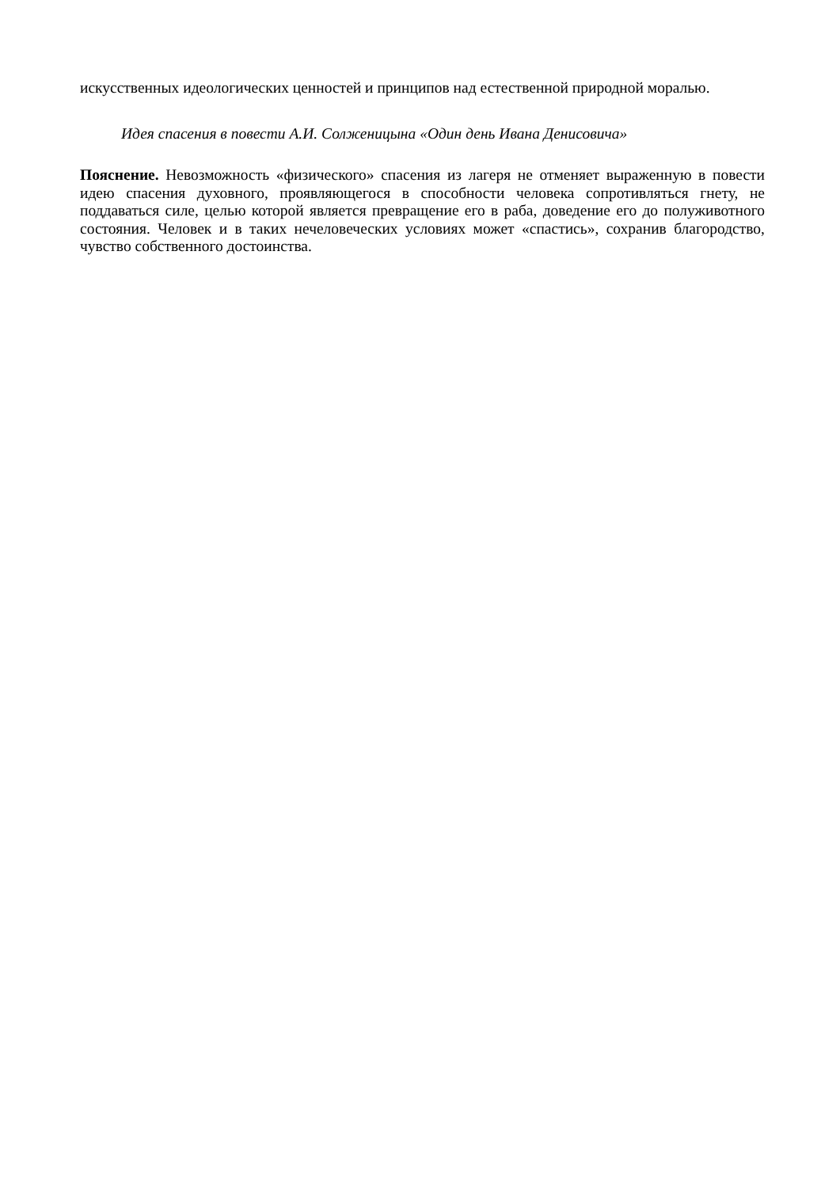искусственных идеологических ценностей и принципов над естественной природной моралью.
Идея спасения в повести А.И. Солженицына «Один день Ивана Денисовича»
Пояснение. Невозможность «физического» спасения из лагеря не отменяет выраженную в повести идею спасения духовного, проявляющегося в способности человека сопротивляться гнету, не поддаваться силе, целью которой является превращение его в раба, доведение его до полуживотного состояния. Человек и в таких нечеловеческих условиях может «спастись», сохранив благородство, чувство собственного достоинства.